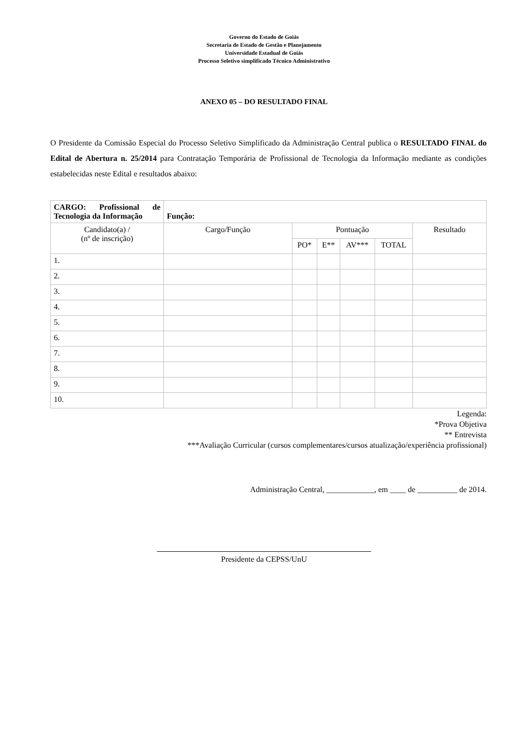Governo do Estado de Goiás
Secretaria de Estado de Gestão e Planejamento
Universidade Estadual de Goiás
Processo Seletivo simplificado Técnico Administrativo
ANEXO 05 – DO RESULTADO FINAL
O Presidente da Comissão Especial do Processo Seletivo Simplificado da Administração Central publica o RESULTADO FINAL do Edital de Abertura n. 25/2014 para Contratação Temporária de Profissional de Tecnologia da Informação mediante as condições estabelecidas neste Edital e resultados abaixo:
| CARGO: Profissional de Tecnologia da Informação | Função: | | | | | |
| Candidato(a) / (nº de inscrição) | Cargo/Função | Pontuação | | | | Resultado |
| | | PO* | E** | AV*** | TOTAL | |
| 1. | | | | | | |
| 2. | | | | | | |
| 3. | | | | | | |
| 4. | | | | | | |
| 5. | | | | | | |
| 6. | | | | | | |
| 7. | | | | | | |
| 8. | | | | | | |
| 9. | | | | | | |
| 10. | | | | | | |
Legenda:
*Prova Objetiva
** Entrevista
***Avaliação Curricular (cursos complementares/cursos atualização/experiência profissional)
Administração Central, ____________, em ____ de __________ de 2014.
Presidente da CEPSS/UnU